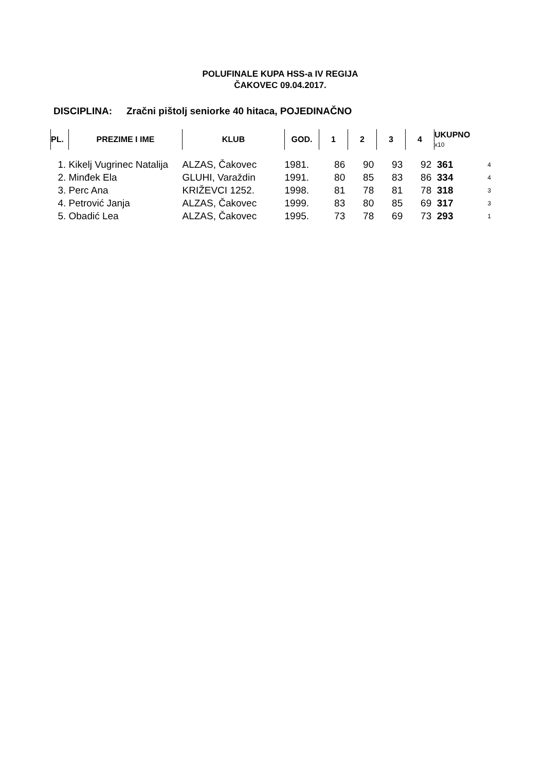POLUFINALE KUPA HSS-a IV REGIJA
ČAKOVEC 09.04.2017.
DISCIPLINA: Zračni pištolj seniorke 40 hitaca, POJEDINAČNO
| PL. | PREZIME I IME | KLUB | GOD. | 1 | 2 | 3 | 4 | UKUPNO x10 | |
| --- | --- | --- | --- | --- | --- | --- | --- | --- | --- |
| 1. | Kikelj Vugrinec Natalija | ALZAS, Čakovec | 1981. | 86 | 90 | 93 | 92 | 361 | 4 |
| 2. | Minđek Ela | GLUHI, Varaždin | 1991. | 80 | 85 | 83 | 86 | 334 | 4 |
| 3. | Perc Ana | KRIŽEVCI 1252. | 1998. | 81 | 78 | 81 | 78 | 318 | 3 |
| 4. | Petrović Janja | ALZAS, Čakovec | 1999. | 83 | 80 | 85 | 69 | 317 | 3 |
| 5. | Obadić Lea | ALZAS, Čakovec | 1995. | 73 | 78 | 69 | 73 | 293 | 1 |